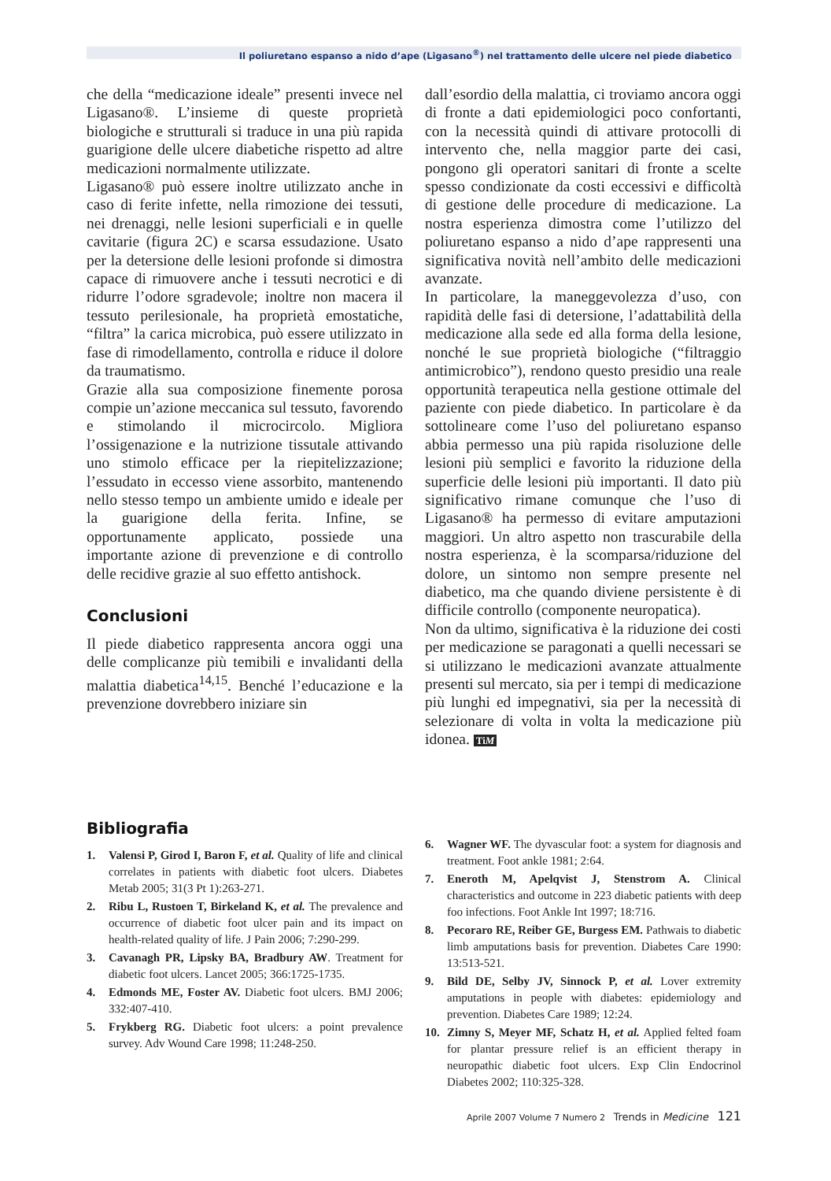Il poliuretano espanso a nido d’ape (Ligasano<sup>®</sup>) nel trattamento delle ulcere nel piede diabetico
che della “medicazione ideale” presenti invece nel Ligasano®. L’insieme di queste proprietà biologiche e strutturali si traduce in una più rapida guarigione delle ulcere diabetiche rispetto ad altre medicazioni normalmente utilizzate.
Ligasano® può essere inoltre utilizzato anche in caso di ferite infette, nella rimozione dei tessuti, nei drenaggi, nelle lesioni superficiali e in quelle cavitarie (figura 2C) e scarsa essudazione. Usato per la detersione delle lesioni profonde si dimostra capace di rimuovere anche i tessuti necrotici e di ridurre l’odore sgradevole; inoltre non macera il tessuto perilesionale, ha proprietà emostatiche, “filtra” la carica microbica, può essere utilizzato in fase di rimodellamento, controlla e riduce il dolore da traumatismo.
Grazie alla sua composizione finemente porosa compie un’azione meccanica sul tessuto, favorendo e stimolando il microcircolo. Migliora l’ossigenazione e la nutrizione tissutale attivando uno stimolo efficace per la riepitelizzazione; l’essudato in eccesso viene assorbito, mantenendo nello stesso tempo un ambiente umido e ideale per la guarigione della ferita. Infine, se opportunamente applicato, possiede una importante azione di prevenzione e di controllo delle recidive grazie al suo effetto antishock.
Conclusioni
Il piede diabetico rappresenta ancora oggi una delle complicanze più temibili e invalidanti della malattia diabetica<sup>14,15</sup>. Benché l’educazione e la prevenzione dovrebbero iniziare sin
dall’esordio della malattia, ci troviamo ancora oggi di fronte a dati epidemiologici poco confortanti, con la necessità quindi di attivare protocolli di intervento che, nella maggior parte dei casi, pongono gli operatori sanitari di fronte a scelte spesso condizionate da costi eccessivi e difficoltà di gestione delle procedure di medicazione. La nostra esperienza dimostra come l’utilizzo del poliuretano espanso a nido d’ape rappresenti una significativa novità nell’ambito delle medicazioni avanzate.
In particolare, la maneggevolezza d’uso, con rapidità delle fasi di detersione, l’adattabilità della medicazione alla sede ed alla forma della lesione, nonché le sue proprietà biologiche (“filtraggio antimicrobico”), rendono questo presidio una reale opportunità terapeutica nella gestione ottimale del paziente con piede diabetico. In particolare è da sottolineare come l’uso del poliuretano espanso abbia permesso una più rapida risoluzione delle lesioni più semplici e favorito la riduzione della superficie delle lesioni più importanti. Il dato più significativo rimane comunque che l’uso di Ligasano® ha permesso di evitare amputazioni maggiori. Un altro aspetto non trascurabile della nostra esperienza, è la scomparsa/riduzione del dolore, un sintomo non sempre presente nel diabetico, ma che quando diviene persistente è di difficile controllo (componente neuropatica).
Non da ultimo, significativa è la riduzione dei costi per medicazione se paragonati a quelli necessari se si utilizzano le medicazioni avanzate attualmente presenti sul mercato, sia per i tempi di medicazione più lunghi ed impegnativi, sia per la necessità di selezionare di volta in volta la medicazione più idonea. TiM
Bibliografia
1. Valensi P, Girod I, Baron F, et al. Quality of life and clinical correlates in patients with diabetic foot ulcers. Diabetes Metab 2005; 31(3 Pt 1):263-271.
2. Ribu L, Rustoen T, Birkeland K, et al. The prevalence and occurrence of diabetic foot ulcer pain and its impact on health-related quality of life. J Pain 2006; 7:290-299.
3. Cavanagh PR, Lipsky BA, Bradbury AW. Treatment for diabetic foot ulcers. Lancet 2005; 366:1725-1735.
4. Edmonds ME, Foster AV. Diabetic foot ulcers. BMJ 2006; 332:407-410.
5. Frykberg RG. Diabetic foot ulcers: a point prevalence survey. Adv Wound Care 1998; 11:248-250.
6. Wagner WF. The dyvascular foot: a system for diagnosis and treatment. Foot ankle 1981; 2:64.
7. Eneroth M, Apelqvist J, Stenstrom A. Clinical characteristics and outcome in 223 diabetic patients with deep foo infections. Foot Ankle Int 1997; 18:716.
8. Pecoraro RE, Reiber GE, Burgess EM. Pathwais to diabetic limb amputations basis for prevention. Diabetes Care 1990: 13:513-521.
9. Bild DE, Selby JV, Sinnock P, et al. Lover extremity amputations in people with diabetes: epidemiology and prevention. Diabetes Care 1989; 12:24.
10. Zimny S, Meyer MF, Schatz H, et al. Applied felted foam for plantar pressure relief is an efficient therapy in neuropathic diabetic foot ulcers. Exp Clin Endocrinol Diabetes 2002; 110:325-328.
Aprile 2007 Volume 7 Numero 2 Trends in Medicine 121